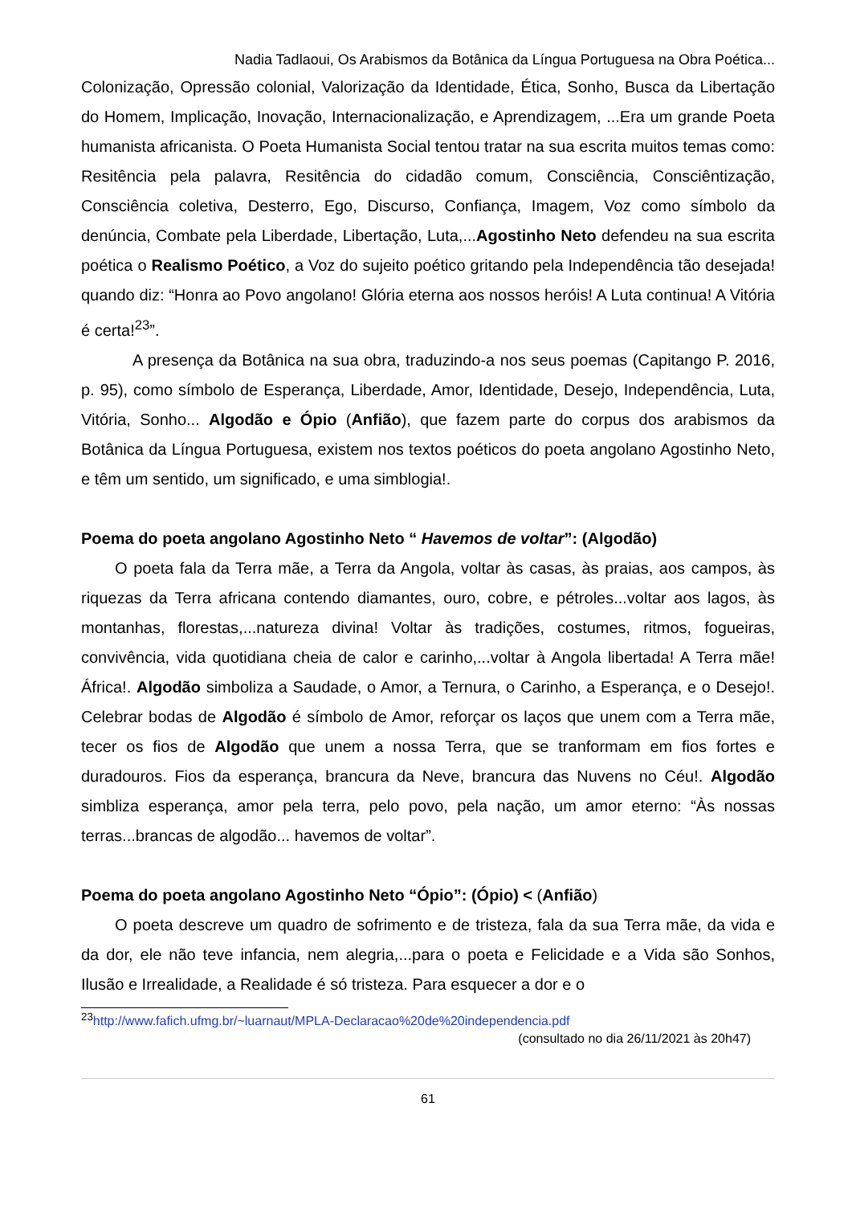Nadia Tadlaoui, Os Arabismos da Botânica da Língua Portuguesa na Obra Poética...
Colonização, Opressão colonial, Valorização da Identidade, Ética, Sonho, Busca da Libertação do Homem, Implicação, Inovação, Internacionalização, e Aprendizagem, ...Era um grande Poeta humanista africanista. O Poeta Humanista Social tentou tratar na sua escrita muitos temas como: Resitência pela palavra, Resitência do cidadão comum, Consciência, Consciêntização, Consciência coletiva, Desterro, Ego, Discurso, Confiança, Imagem, Voz como símbolo da denúncia, Combate pela Liberdade, Libertação, Luta,...Agostinho Neto defendeu na sua escrita poética o Realismo Poético, a Voz do sujeito poético gritando pela Independência tão desejada! quando diz: “Honra ao Povo angolano! Glória eterna aos nossos heróis! A Luta continua! A Vitória é certa!<sup>23</sup>”.
A presença da Botânica na sua obra, traduzindo-a nos seus poemas (Capitango P. 2016, p. 95), como símbolo de Esperança, Liberdade, Amor, Identidade, Desejo, Independência, Luta, Vitória, Sonho... Algodão e Ópio (Anfião), que fazem parte do corpus dos arabismos da Botânica da Língua Portuguesa, existem nos textos poéticos do poeta angolano Agostinho Neto, e têm um sentido, um significado, e uma simblogia!.
Poema do poeta angolano Agostinho Neto “ Havemos de voltar”: (Algodão)
O poeta fala da Terra mãe, a Terra da Angola, voltar às casas, às praias, aos campos, às riquezas da Terra africana contendo diamantes, ouro, cobre, e pétroles...voltar aos lagos, às montanhas, florestas,...natureza divina! Voltar às tradições, costumes, ritmos, fogueiras, convivência, vida quotidiana cheia de calor e carinho,...voltar à Angola libertada! A Terra mãe! África!. Algodão simboliza a Saudade, o Amor, a Ternura, o Carinho, a Esperança, e o Desejo!. Celebrar bodas de Algodão é símbolo de Amor, reforçar os laços que unem com a Terra mãe, tecer os fios de Algodão que unem a nossa Terra, que se tranformam em fios fortes e duradouros. Fios da esperança, brancura da Neve, brancura das Nuvens no Céu!. Algodão simbliza esperança, amor pela terra, pelo povo, pela nação, um amor eterno: “Às nossas terras...brancas de algodão... havemos de voltar”.
Poema do poeta angolano Agostinho Neto “Ópio”: (Ópio) < (Anfião)
O poeta descreve um quadro de sofrimento e de tristeza, fala da sua Terra mãe, da vida e da dor, ele não teve infancia, nem alegria,...para o poeta e Felicidade e a Vida são Sonhos, Ilusão e Irrealidade, a Realidade é só tristeza. Para esquecer a dor e o
<sup>23</sup> http://www.fafich.ufmg.br/~luarnaut/MPLA-Declaracao%20de%20independencia.pdf
(consultado no dia 26/11/2021 às 20h47)
61